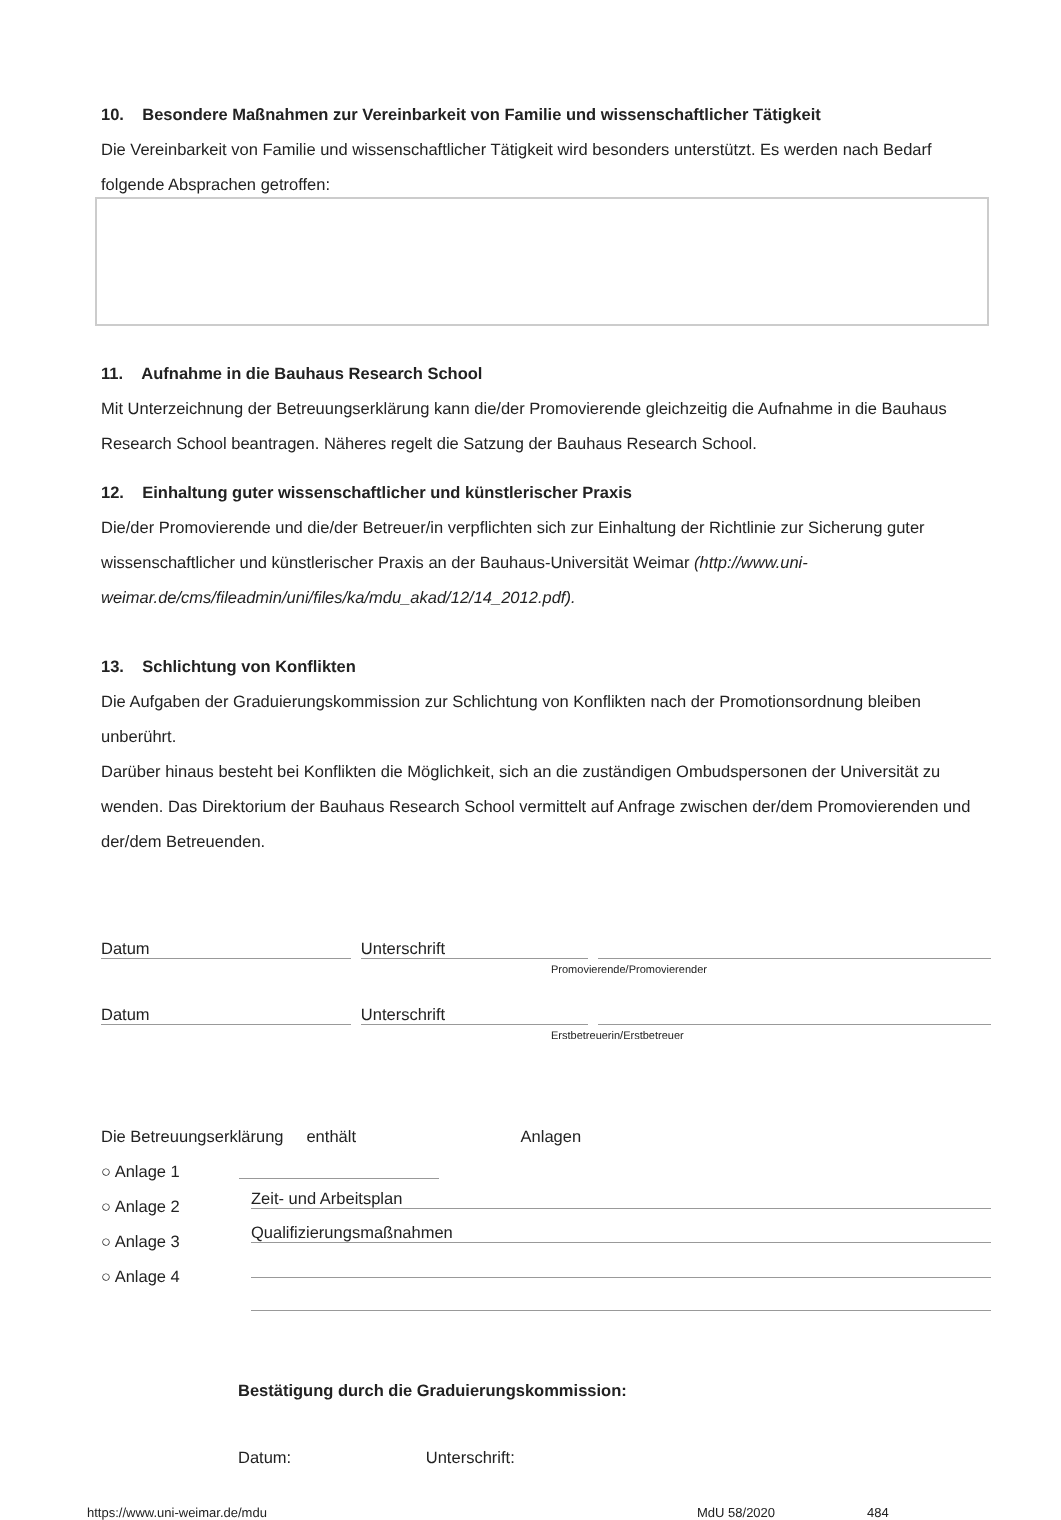10. Besondere Maßnahmen zur Vereinbarkeit von Familie und wissenschaftlicher Tätigkeit
Die Vereinbarkeit von Familie und wissenschaftlicher Tätigkeit wird besonders unterstützt. Es werden nach Bedarf folgende Absprachen getroffen:
11. Aufnahme in die Bauhaus Research School
Mit Unterzeichnung der Betreuungserklärung kann die/der Promovierende gleichzeitig die Aufnahme in die Bauhaus Research School beantragen. Näheres regelt die Satzung der Bauhaus Research School.
12. Einhaltung guter wissenschaftlicher und künstlerischer Praxis
Die/der Promovierende und die/der Betreuer/in verpflichten sich zur Einhaltung der Richtlinie zur Sicherung guter wissenschaftlicher und künstlerischer Praxis an der Bauhaus-Universität Weimar (http://www.uni-weimar.de/cms/fileadmin/uni/files/ka/mdu_akad/12/14_2012.pdf).
13. Schlichtung von Konflikten
Die Aufgaben der Graduierungskommission zur Schlichtung von Konflikten nach der Promotionsordnung bleiben unberührt.
Darüber hinaus besteht bei Konflikten die Möglichkeit, sich an die zuständigen Ombudspersonen der Universität zu wenden. Das Direktorium der Bauhaus Research School vermittelt auf Anfrage zwischen der/dem Promovierenden und der/dem Betreuenden.
Datum Unterschrift
Promovierende/Promovierender
Datum Unterschrift
Erstbetreuerin/Erstbetreuer
Die Betreuungserklärung enthält Anlagen
○ Anlage 1
○ Anlage 2
○ Anlage 3
○ Anlage 4
Zeit- und Arbeitsplan
Qualifizierungsmaßnahmen
Bestätigung durch die Graduierungskommission:
Datum: Unterschrift:
https://www.uni-weimar.de/mdu MdU 58/2020 484